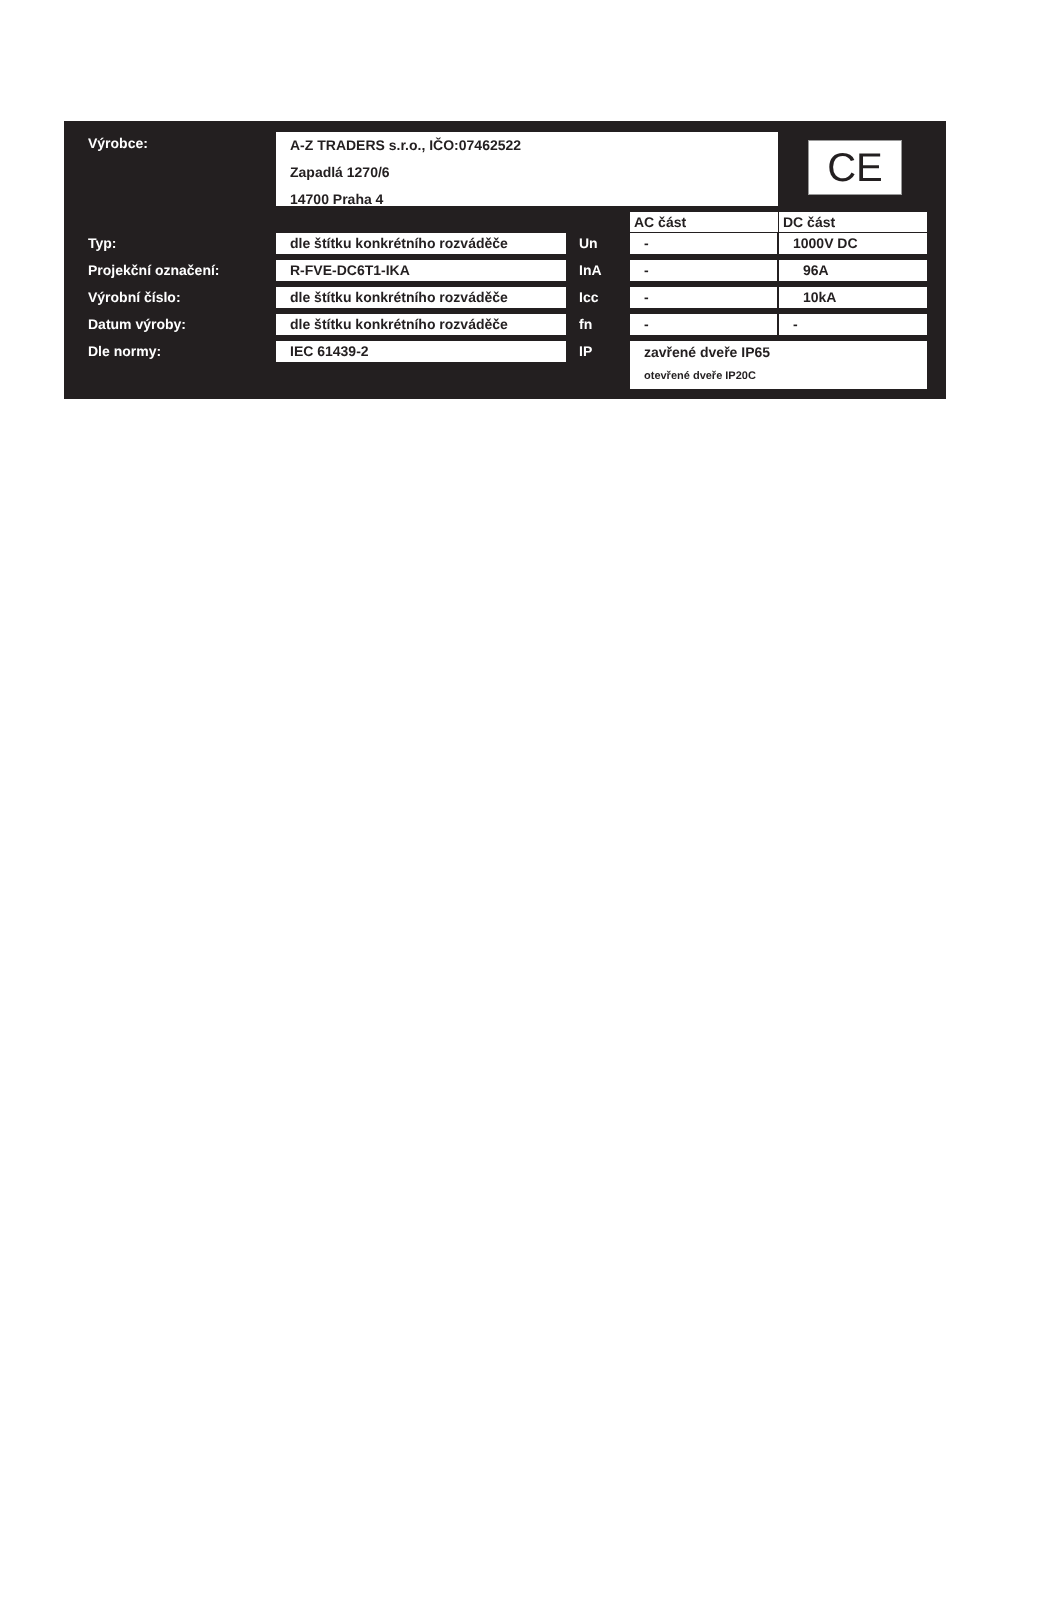Výrobce:
A-Z TRADERS s.r.o., IČO:07462522
Zapadlá 1270/6
14700 Praha 4
CE
AC část DC část
Typ: dle štítku konkrétního rozváděče Un - 1000V DC
Projekční označení: R-FVE-DC6T1-IKA InA - 96A
Výrobní číslo: dle štítku konkrétního rozváděče Icc - 10kA
Datum výroby: dle štítku konkrétního rozváděče fn - -
Dle normy: IEC 61439-2 IP
zavřené dveře IP65
otevřené dveře IP20C